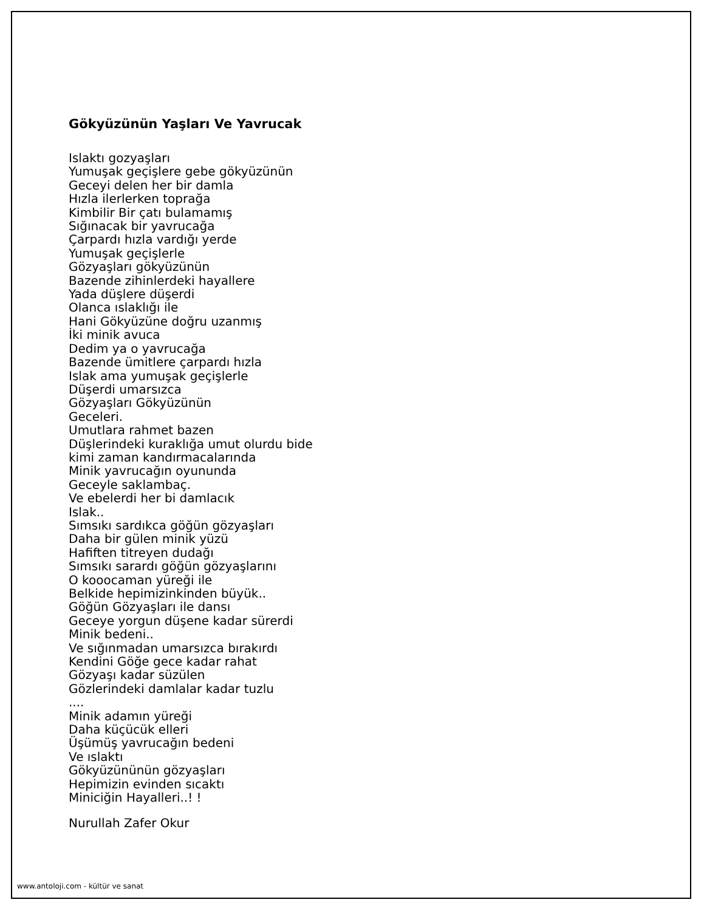Gökyüzünün Yaşları Ve Yavrucak
Islaktı gozyaşları
Yumuşak geçişlere gebe gökyüzünün
Geceyi delen her bir damla
Hızla ilerlerken toprağa
Kimbilir Bir çatı bulamamış
Sığınacak bir yavrucağa
Çarpardı hızla vardığı yerde
Yumuşak geçişlerle
Gözyaşları gökyüzünün
Bazende zihinlerdeki hayallere
Yada düşlere düşerdi
Olanca ıslaklığı ile
Hani Gökyüzüne doğru uzanmış
İki minik avuca
Dedim ya o yavrucağa
Bazende ümitlere çarpardı hızla
Islak ama yumuşak geçişlerle
Düşerdi umarsızca
Gözyaşları Gökyüzünün
Geceleri.
Umutlara rahmet bazen
Düşlerindeki kuraklığa umut olurdu bide
kimi zaman kandırmacalarında
Minik yavrucağın oyununda
Geceyle saklambaç.
Ve ebelerdi her bi damlacık
Islak..
Sımsıkı sardıkca göğün gözyaşları
Daha bir gülen minik yüzü
Hafiften titreyen dudağı
Sımsıkı sarardı göğün gözyaşlarını
O kooocaman yüreği ile
Belkide hepimizinkinden büyük..
Göğün Gözyaşları ile dansı
Geceye yorgun düşene kadar sürerdi
Minik bedeni..
Ve sığınmadan umarsızca bırakırdı
Kendini Göğe gece kadar rahat
Gözyaşı kadar süzülen
Gözlerindeki damlalar kadar tuzlu
....
Minik adamın yüreği
Daha küçücük elleri
Üşümüş yavrucağın bedeni
Ve ıslaktı
Gökyüzününün gözyaşları
Hepimizin evinden sıcaktı
Miniciğin Hayalleri..! !
Nurullah Zafer Okur
www.antoloji.com - kültür ve sanat